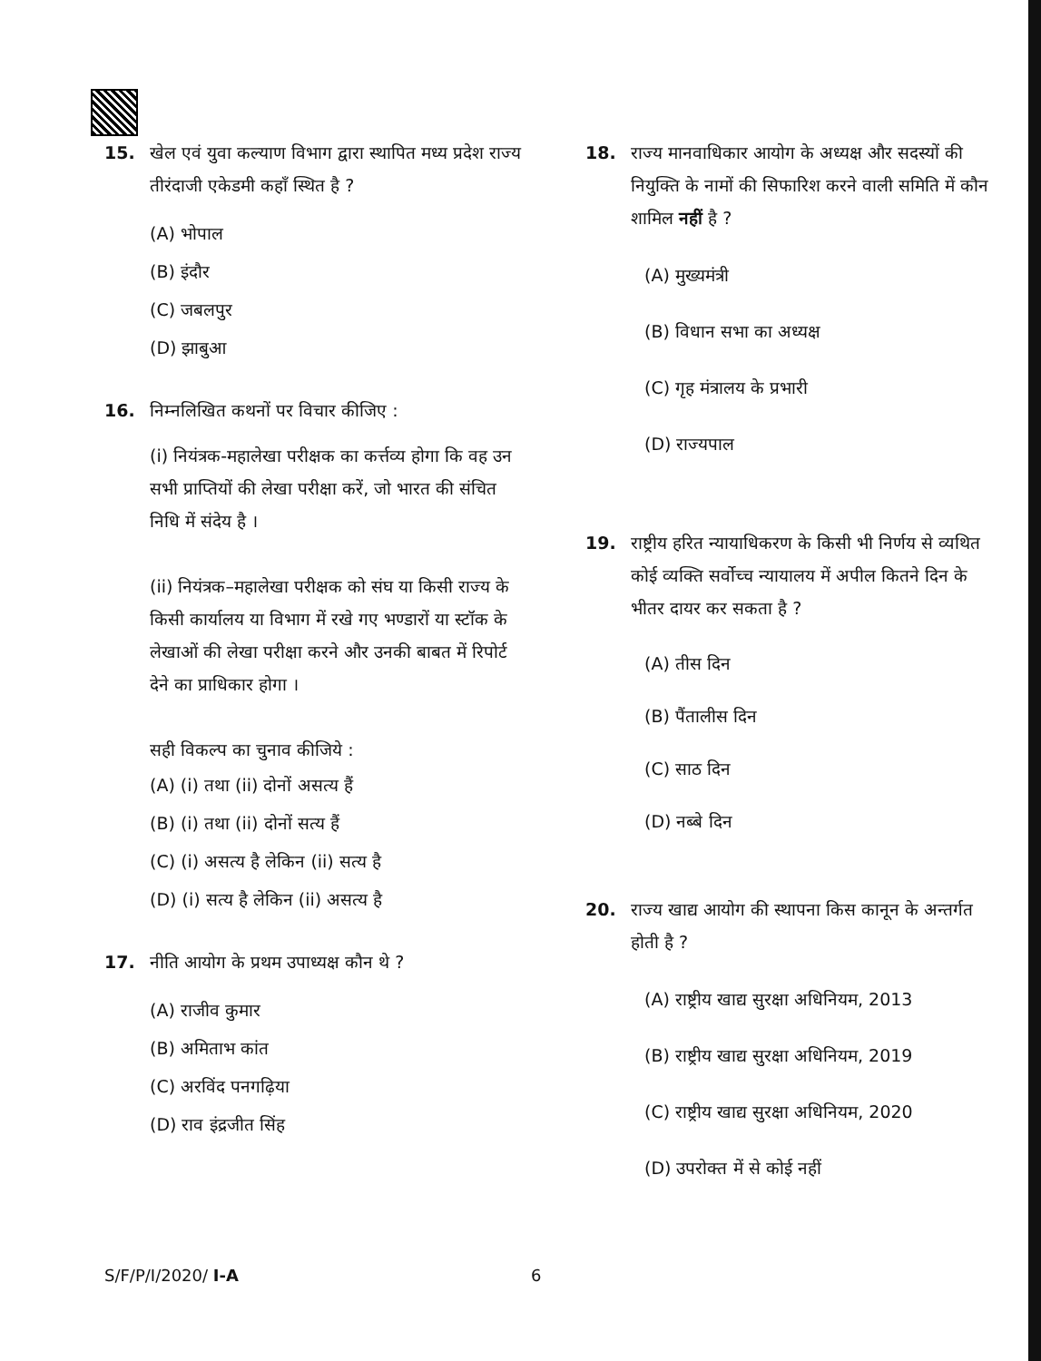15. खेल एवं युवा कल्याण विभाग द्वारा स्थापित मध्य प्रदेश राज्य तीरंदाजी एकेडमी कहाँ स्थित है ?
(A) भोपाल
(B) इंदौर
(C) जबलपुर
(D) झाबुआ
16. निम्नलिखित कथनों पर विचार कीजिए :
(i) नियंत्रक-महालेखा परीक्षक का कर्त्तव्य होगा कि वह उन सभी प्राप्तियों की लेखा परीक्षा करें, जो भारत की संचित निधि में संदेय है ।
(ii) नियंत्रक–महालेखा परीक्षक को संघ या किसी राज्य के किसी कार्यालय या विभाग में रखे गए भण्डारों या स्टॉक के लेखाओं की लेखा परीक्षा करने और उनकी बाबत में रिपोर्ट देने का प्राधिकार होगा ।
सही विकल्प का चुनाव कीजिये :
(A) (i) तथा (ii) दोनों असत्य हैं
(B) (i) तथा (ii) दोनों सत्य हैं
(C) (i) असत्य है लेकिन (ii) सत्य है
(D) (i) सत्य है लेकिन (ii) असत्य है
17. नीति आयोग के प्रथम उपाध्यक्ष कौन थे ?
(A) राजीव कुमार
(B) अमिताभ कांत
(C) अरविंद पनगढ़िया
(D) राव इंद्रजीत सिंह
18. राज्य मानवाधिकार आयोग के अध्यक्ष और सदस्यों की नियुक्ति के नामों की सिफारिश करने वाली समिति में कौन शामिल नहीं है ?
(A) मुख्यमंत्री
(B) विधान सभा का अध्यक्ष
(C) गृह मंत्रालय के प्रभारी
(D) राज्यपाल
19. राष्ट्रीय हरित न्यायाधिकरण के किसी भी निर्णय से व्यथित कोई व्यक्ति सर्वोच्च न्यायालय में अपील कितने दिन के भीतर दायर कर सकता है ?
(A) तीस दिन
(B) पैंतालीस दिन
(C) साठ दिन
(D) नब्बे दिन
20. राज्य खाद्य आयोग की स्थापना किस कानून के अन्तर्गत होती है ?
(A) राष्ट्रीय खाद्य सुरक्षा अधिनियम, 2013
(B) राष्ट्रीय खाद्य सुरक्षा अधिनियम, 2019
(C) राष्ट्रीय खाद्य सुरक्षा अधिनियम, 2020
(D) उपरोक्त में से कोई नहीं
S/F/P/I/2020/ I-A 6